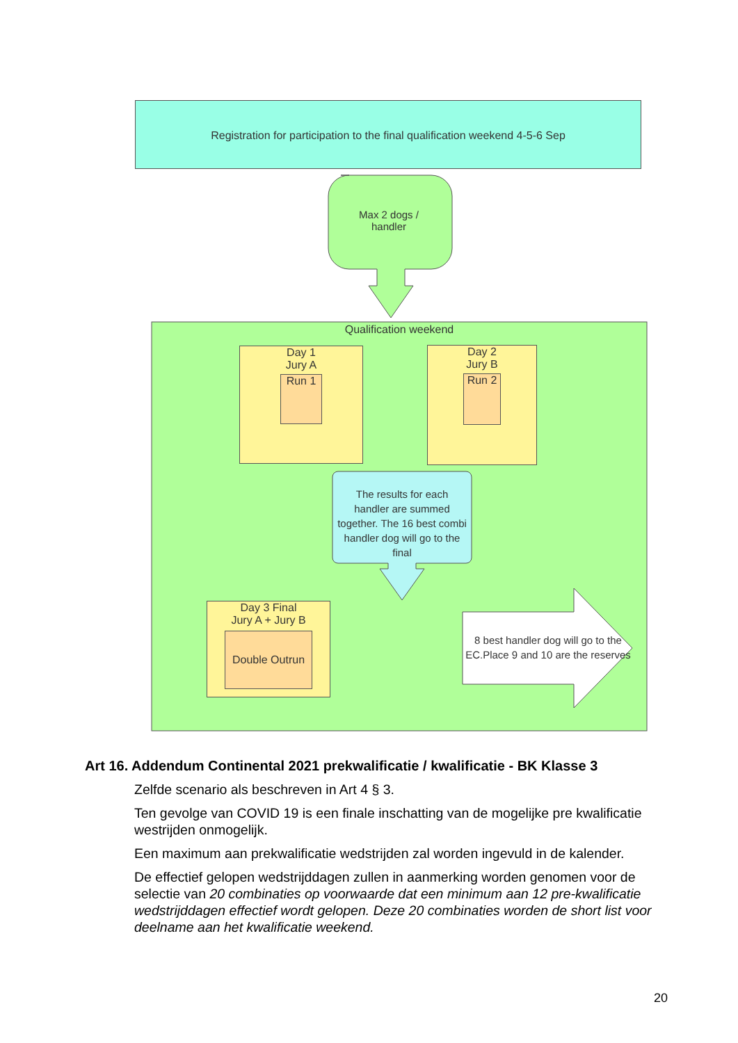Registration for participation to the final qualification weekend 4-5-6 Sep
Max 2 dogs / handler
Qualification weekend
Day 1
Jury A
Run 1
Day 2
Jury B
Run 2
The results for each handler are summed together. The 16 best combi handler dog will go to the final
Day 3 Final
Jury A + Jury B
Double Outrun
8 best handler dog will go to the EC.Place 9 and 10 are the reserves
Art 16. Addendum Continental 2021 prekwalificatie / kwalificatie - BK Klasse 3
Zelfde scenario als beschreven in Art 4 § 3.
Ten gevolge van COVID 19 is een finale inschatting van de mogelijke pre kwalificatie westrijden onmogelijk.
Een maximum aan prekwalificatie wedstrijden zal worden ingevuld in de kalender.
De effectief gelopen wedstrijddagen zullen in aanmerking worden genomen voor de selectie van 20 combinaties op voorwaarde dat een minimum aan 12 pre-kwalificatie wedstrijddagen effectief wordt gelopen. Deze 20 combinaties worden de short list voor deelname aan het kwalificatie weekend.
20